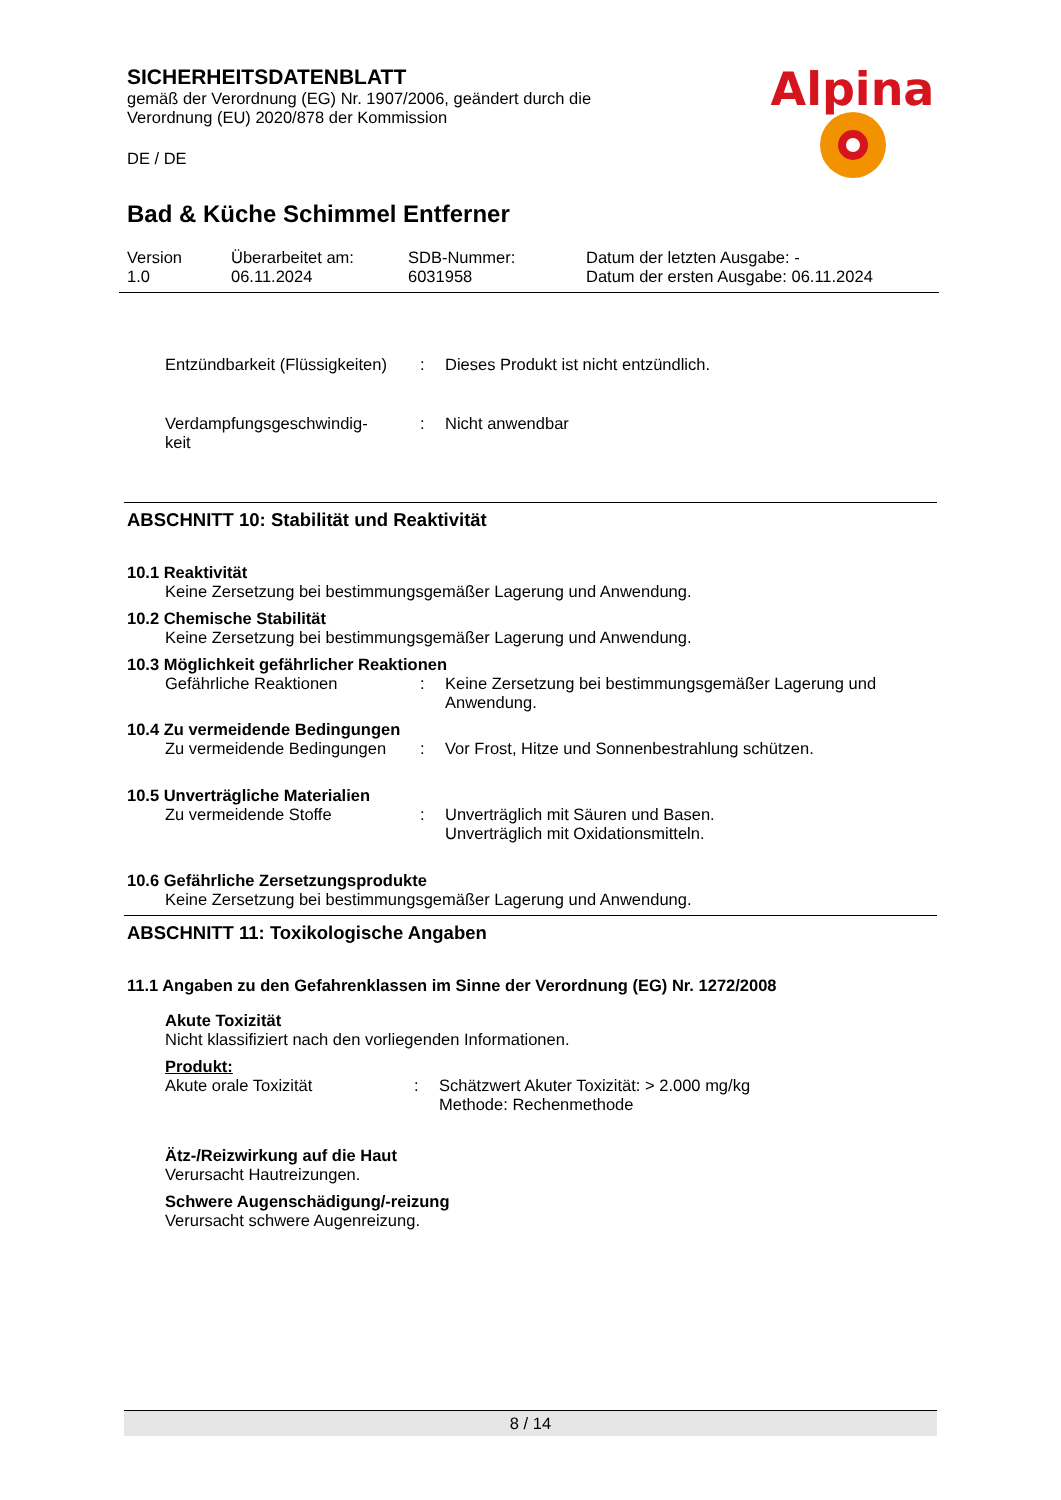SICHERHEITSDATENBLATT
gemäß der Verordnung (EG) Nr. 1907/2006, geändert durch die Verordnung (EU) 2020/878 der Kommission
DE / DE
Alpina
Bad & Küche Schimmel Entferner
Version
1.0
Überarbeitet am:
06.11.2024
SDB-Nummer:
6031958
Datum der letzten Ausgabe: -
Datum der ersten Ausgabe: 06.11.2024
Entzündbarkeit (Flüssigkeiten)
: Dieses Produkt ist nicht entzündlich.
Verdampfungsgeschwindig-
keit
: Nicht anwendbar
ABSCHNITT 10: Stabilität und Reaktivität
10.1 Reaktivität
Keine Zersetzung bei bestimmungsgemäßer Lagerung und Anwendung.
10.2 Chemische Stabilität
Keine Zersetzung bei bestimmungsgemäßer Lagerung und Anwendung.
10.3 Möglichkeit gefährlicher Reaktionen
Gefährliche Reaktionen : Keine Zersetzung bei bestimmungsgemäßer Lagerung und Anwendung.
10.4 Zu vermeidende Bedingungen
Zu vermeidende Bedingungen
: Vor Frost, Hitze und Sonnenbestrahlung schützen.
10.5 Unverträgliche Materialien
Zu vermeidende Stoffe : Unverträglich mit Säuren und Basen.
Unverträglich mit Oxidationsmitteln.
10.6 Gefährliche Zersetzungsprodukte
Keine Zersetzung bei bestimmungsgemäßer Lagerung und Anwendung.
ABSCHNITT 11: Toxikologische Angaben
11.1 Angaben zu den Gefahrenklassen im Sinne der Verordnung (EG) Nr. 1272/2008
Akute Toxizität
Nicht klassifiziert nach den vorliegenden Informationen.
Produkt:
Akute orale Toxizität : Schätzwert Akuter Toxizität: > 2.000 mg/kg
Methode: Rechenmethode
Ätz-/Reizwirkung auf die Haut
Verursacht Hautreizungen.
Schwere Augenschädigung/-reizung
Verursacht schwere Augenreizung.
8 / 14